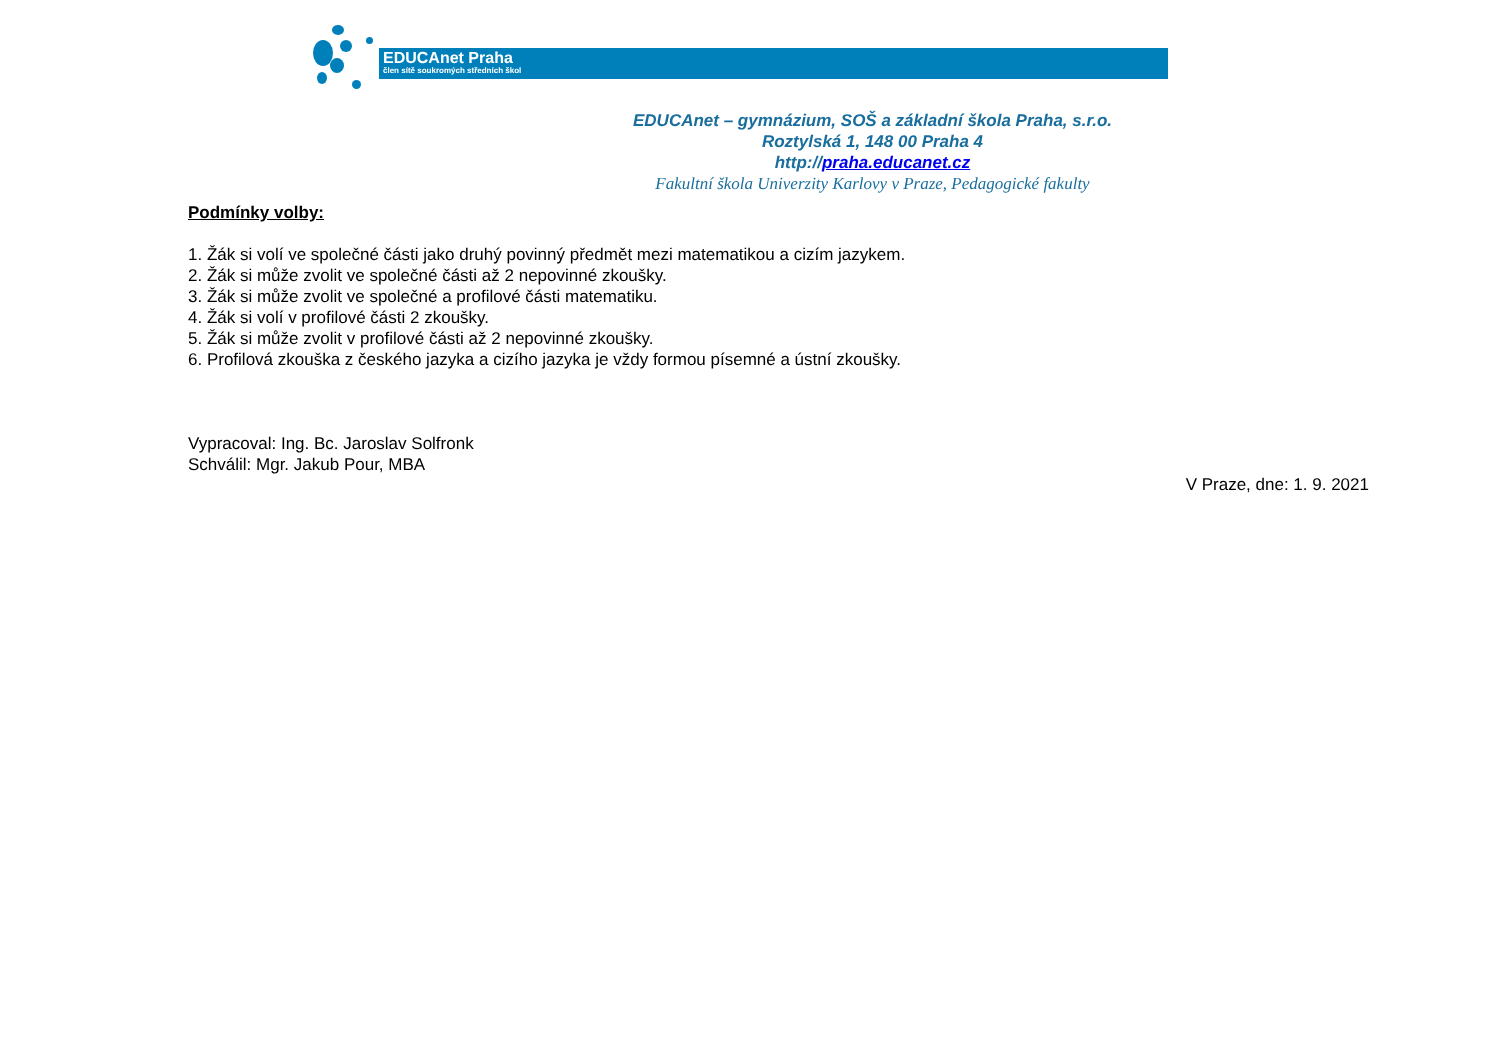EDUCAnet Praha
člen sítě soukromých středních škol
EDUCAnet – gymnázium, SOŠ a základní škola Praha, s.r.o.
Roztylská 1, 148 00 Praha 4
http://praha.educanet.cz
Fakultní škola Univerzity Karlovy v Praze, Pedagogické fakulty
Podmínky volby:
1. Žák si volí ve společné části jako druhý povinný předmět mezi matematikou a cizím jazykem.
2. Žák si může zvolit ve společné části až 2 nepovinné zkoušky.
3. Žák si může zvolit ve společné a profilové části matematiku.
4. Žák si volí v profilové části 2 zkoušky.
5. Žák si může zvolit v profilové části až 2 nepovinné zkoušky.
6. Profilová zkouška z českého jazyka a cizího jazyka je vždy formou písemné a ústní zkoušky.
Vypracoval: Ing. Bc. Jaroslav Solfronk
Schválil: Mgr. Jakub Pour, MBA
V Praze, dne: 1. 9. 2021